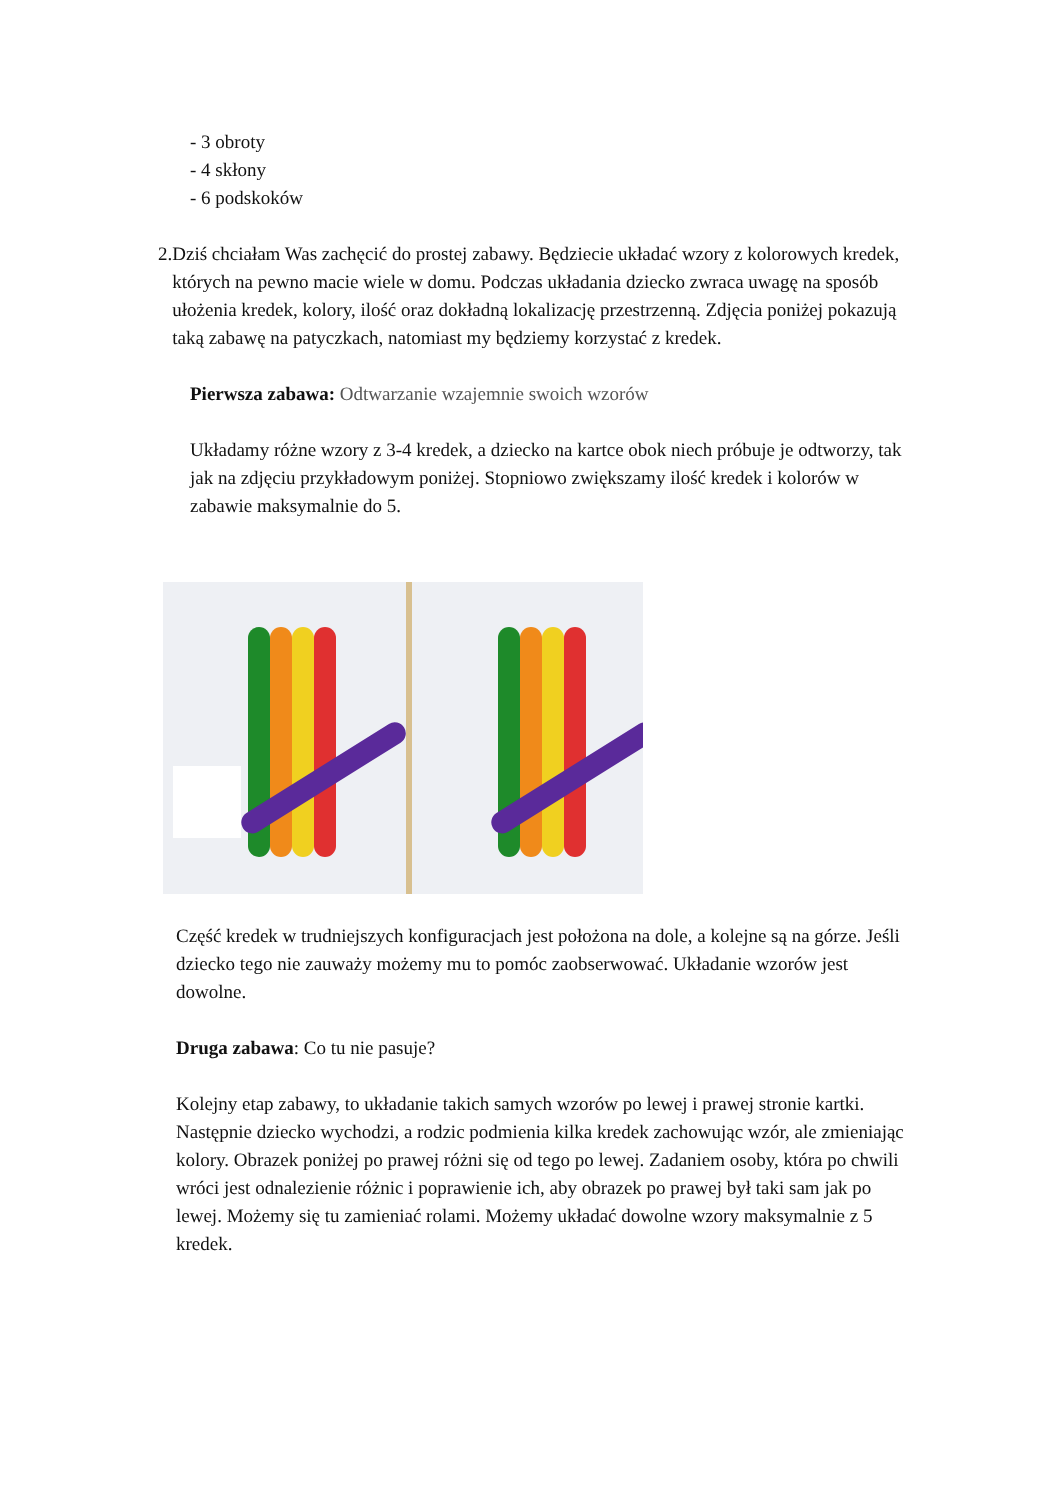- 3 obroty
- 4 skłony
- 6 podskoków
2. Dziś chciałam Was zachęcić do prostej zabawy. Będziecie układać wzory z kolorowych kredek, których na pewno macie wiele w domu. Podczas układania dziecko zwraca uwagę na sposób ułożenia kredek, kolory, ilość oraz dokładną lokalizację przestrzenną. Zdjęcia poniżej pokazują taką zabawę na patyczkach, natomiast my będziemy korzystać z kredek.
Pierwsza zabawa: Odtwarzanie wzajemnie swoich wzorów
Układamy różne wzory z 3-4 kredek, a dziecko na kartce obok niech próbuje je odtworzy, tak jak na zdjęciu przykładowym poniżej. Stopniowo zwiększamy ilość kredek i kolorów w zabawie maksymalnie do 5.
Część kredek w trudniejszych konfiguracjach jest położona na dole, a kolejne są na górze. Jeśli dziecko tego nie zauważy możemy mu to pomóc zaobserwować. Układanie wzorów jest dowolne.
Druga zabawa: Co tu nie pasuje?
Kolejny etap zabawy, to układanie takich samych wzorów po lewej i prawej stronie kartki. Następnie dziecko wychodzi, a rodzic podmienia kilka kredek zachowując wzór, ale zmieniając kolory. Obrazek poniżej po prawej różni się od tego po lewej. Zadaniem osoby, która po chwili wróci jest odnalezienie różnic i poprawienie ich, aby obrazek po prawej był taki sam jak po lewej. Możemy się tu zamieniać rolami. Możemy układać dowolne wzory maksymalnie z 5 kredek.